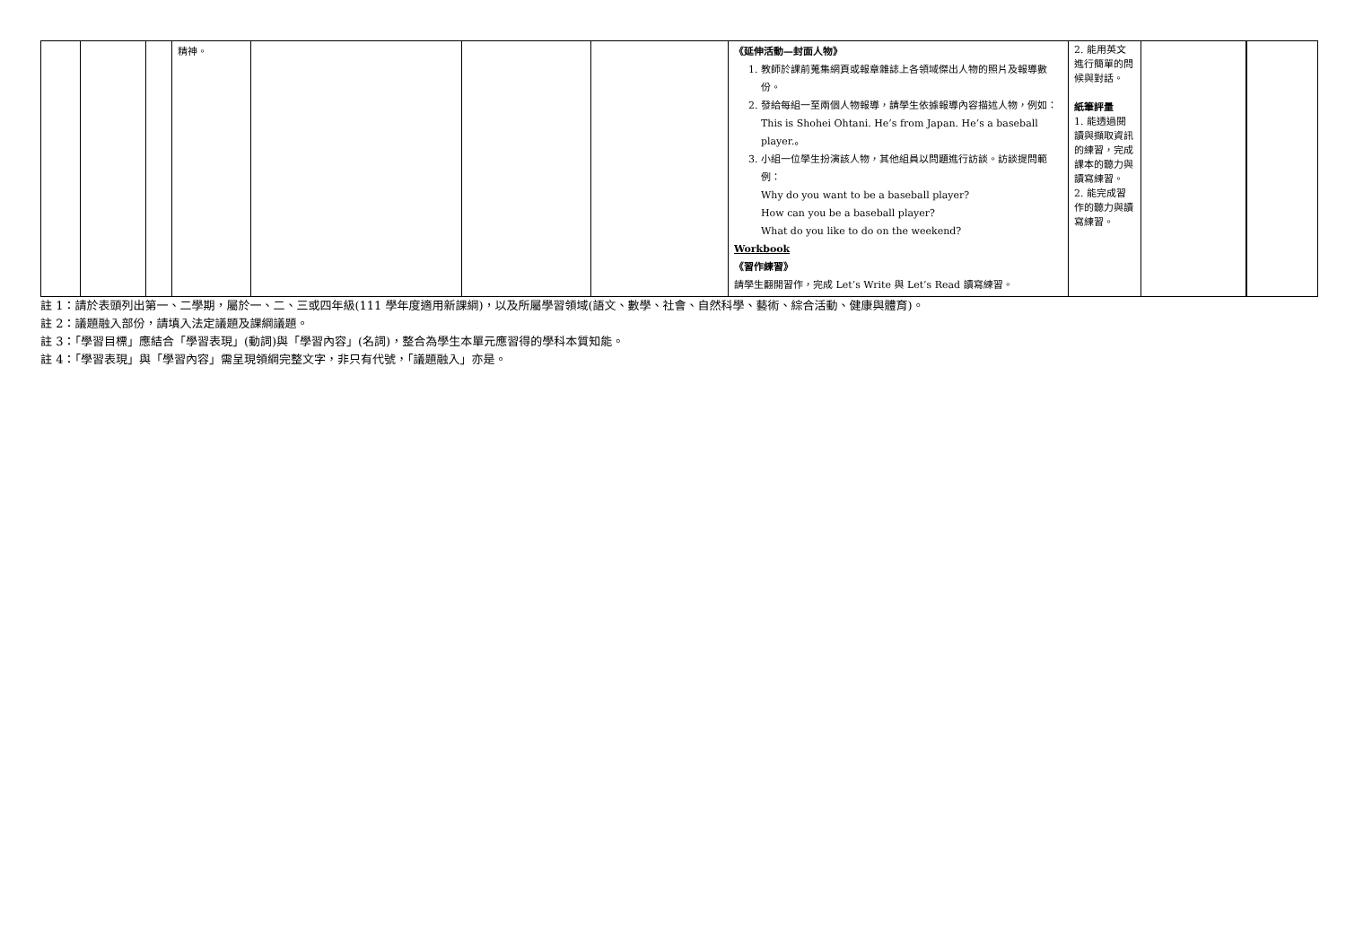| | | | 精神。 | | | | 《延伸活動—封面人物》 1. 教師於課前蒐集網頁或報章雜誌上各領域傑出人物的照片及報導數份。 2. 發給每組一至兩個人物報導，請學生依據報導內容描述人物，例如：This is Shohei Ohtani. He’s from Japan. He’s a baseball player.。 3. 小組一位學生扮演該人物，其他組員以問題進行訪談。訪談提問範例： Why do you want to be a baseball player? How can you be a baseball player? What do you like to do on the weekend? Workbook 《習作練習》 請學生翻開習作，完成 Let’s Write 與 Let’s Read 讀寫練習。 | 2. 能用英文進行簡單的問候與對話。 紙筆評量 1. 能透過閱讀與擷取資訊的練習，完成課本的聽力與讀寫練習。 2. 能完成習作的聽力與讀寫練習。 | | |
註 1：請於表頭列出第一、二學期，屬於一、二、三或四年級(111 學年度適用新課綱)，以及所屬學習領域(語文、數學、社會、自然科學、藝術、綜合活動、健康與體育)。
註 2：議題融入部份，請填入法定議題及課綱議題。
註 3：「學習目標」應結合「學習表現」(動詞)與「學習內容」(名詞)，整合為學生本單元應習得的學科本質知能。
註 4：「學習表現」與「學習內容」需呈現領綱完整文字，非只有代號，「議題融入」亦是。